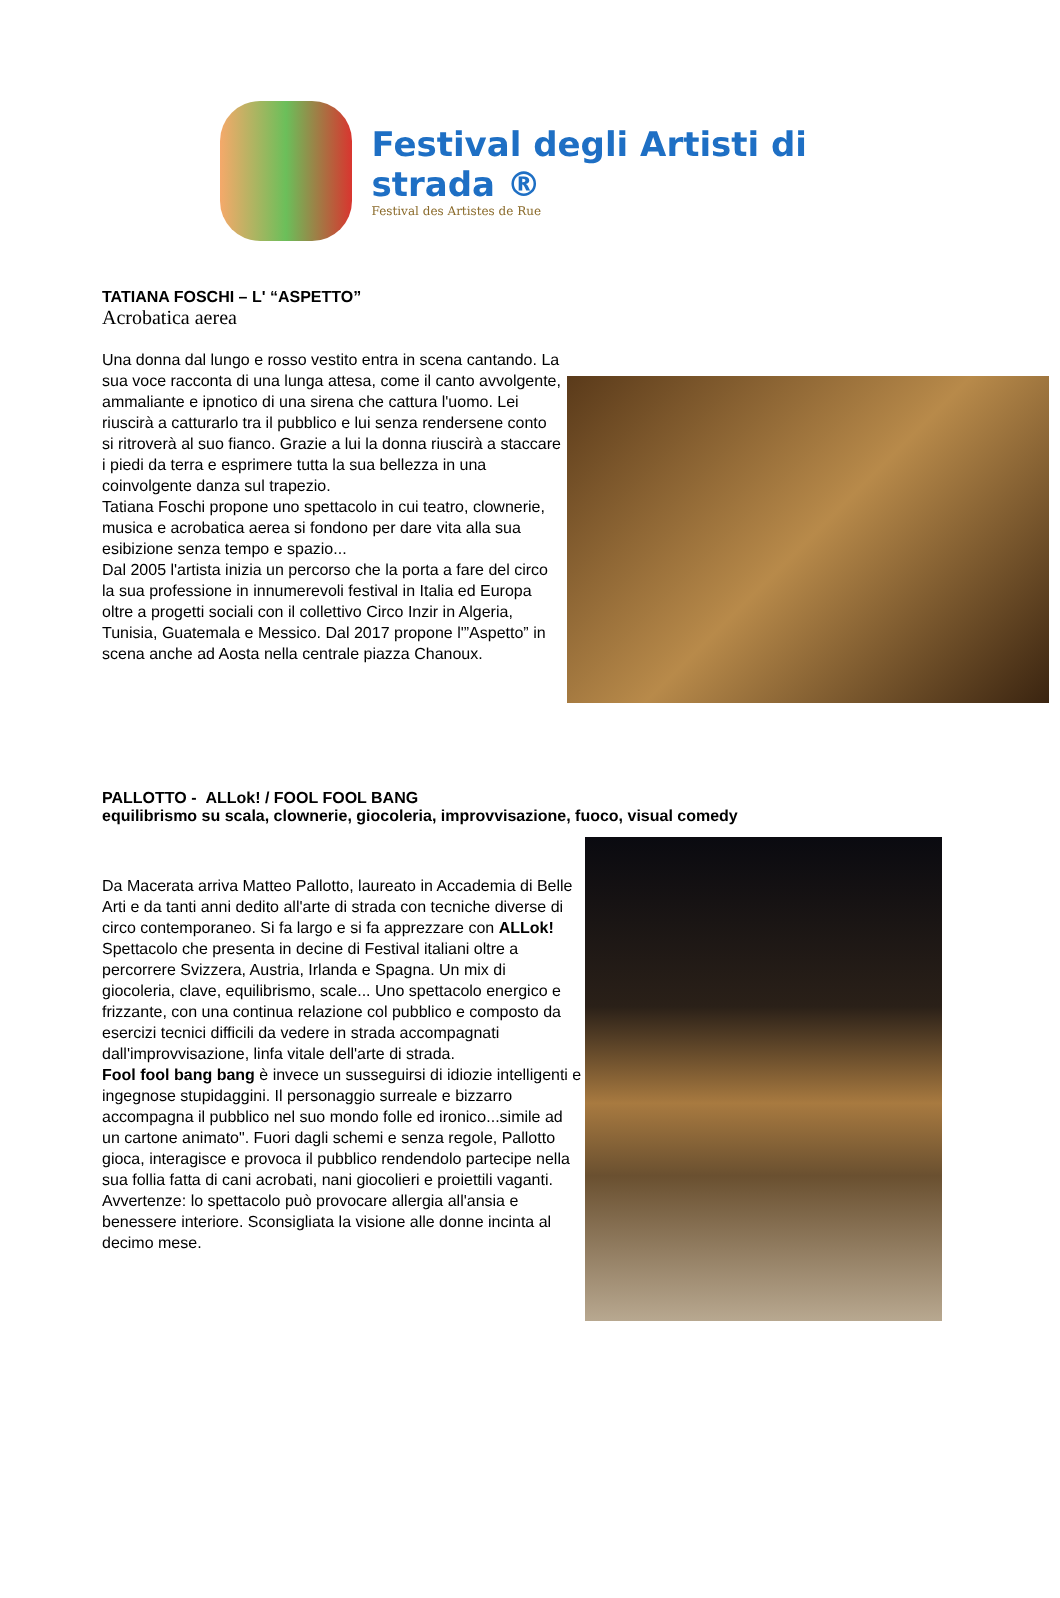Festival degli Artisti di strada ®
Festival des Artistes de Rue
TATIANA FOSCHI – L' “ASPETTO”
Acrobatica aerea
Una donna dal lungo e rosso vestito entra in scena cantando. La sua voce racconta di una lunga attesa, come il canto avvolgente, ammaliante e ipnotico di una sirena che cattura l'uomo. Lei riuscirà a catturarlo tra il pubblico e lui senza rendersene conto si ritroverà al suo fianco. Grazie a lui la donna riuscirà a staccare i piedi da terra e esprimere tutta la sua bellezza in una coinvolgente danza sul trapezio.
Tatiana Foschi propone uno spettacolo in cui teatro, clownerie, musica e acrobatica aerea si fondono per dare vita alla sua esibizione senza tempo e spazio...
Dal 2005 l'artista inizia un percorso che la porta a fare del circo la sua professione in innumerevoli festival in Italia ed Europa oltre a progetti sociali con il collettivo Circo Inzir in Algeria, Tunisia, Guatemala e Messico. Dal 2017 propone l'”Aspetto” in scena anche ad Aosta nella centrale piazza Chanoux.
PALLOTTO - ALLok! / FOOL FOOL BANG
equilibrismo su scala, clownerie, giocoleria, improvvisazione, fuoco, visual comedy
Da Macerata arriva Matteo Pallotto, laureato in Accademia di Belle Arti e da tanti anni dedito all'arte di strada con tecniche diverse di circo contemporaneo. Si fa largo e si fa apprezzare con ALLok! Spettacolo che presenta in decine di Festival italiani oltre a percorrere Svizzera, Austria, Irlanda e Spagna. Un mix di giocoleria, clave, equilibrismo, scale... Uno spettacolo energico e frizzante, con una continua relazione col pubblico e composto da esercizi tecnici difficili da vedere in strada accompagnati dall'improvvisazione, linfa vitale dell'arte di strada.
Fool fool bang bang è invece un susseguirsi di idiozie intelligenti e ingegnose stupidaggini. Il personaggio surreale e bizzarro accompagna il pubblico nel suo mondo folle ed ironico...simile ad un cartone animato". Fuori dagli schemi e senza regole, Pallotto gioca, interagisce e provoca il pubblico rendendolo partecipe nella sua follia fatta di cani acrobati, nani giocolieri e proiettili vaganti.
Avvertenze: lo spettacolo può provocare allergia all'ansia e benessere interiore. Sconsigliata la visione alle donne incinta al decimo mese.